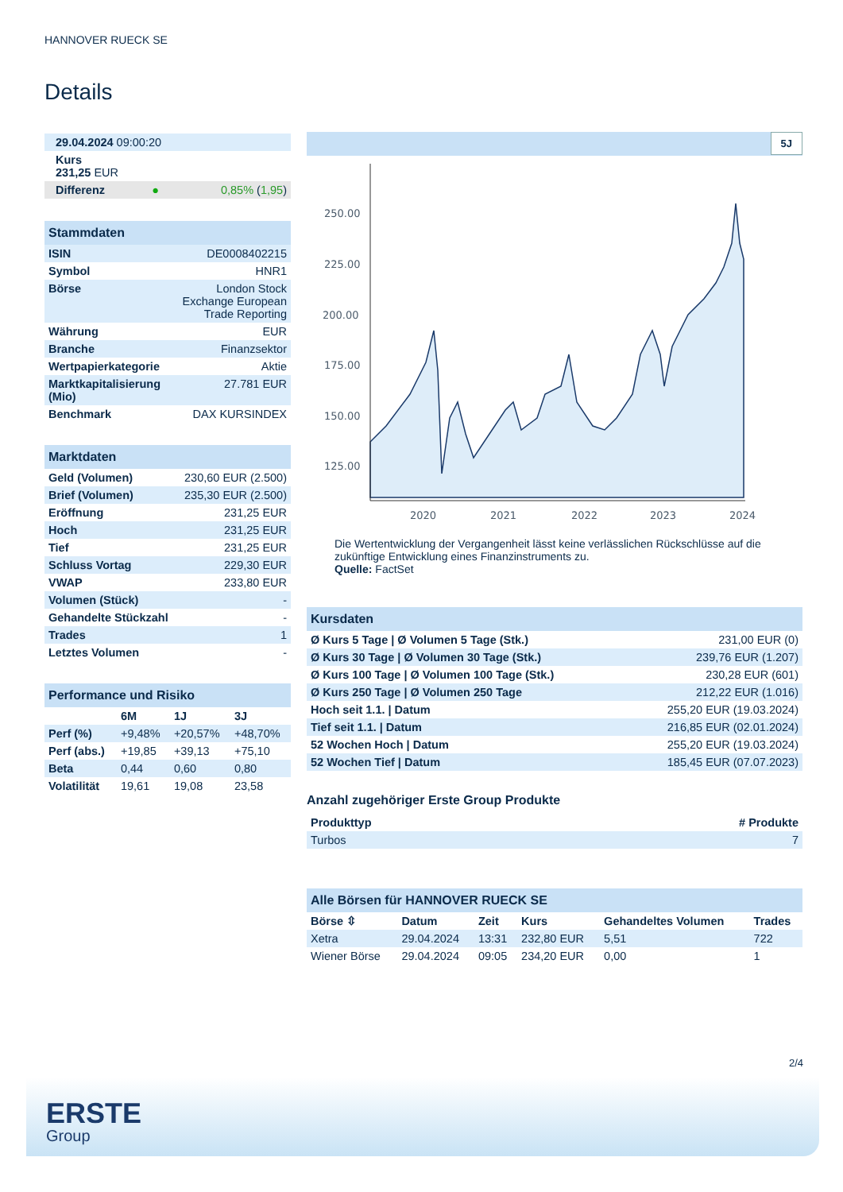HANNOVER RUECK SE
Details
| 29.04.2024 09:00:20 | | |
| Kurs 231,25 EUR | | |
| Differenz | ● | 0,85% ( 1,95 ) |
| Stammdaten | |
| ISIN | DE0008402215 |
| Symbol | HNR1 |
| Börse | London Stock Exchange European Trade Reporting |
| Währung | EUR |
| Branche | Finanzsektor |
| Wertpapierkategorie | Aktie |
| Marktkapitalisierung (Mio) | 27.781 EUR |
| Benchmark | DAX KURSINDEX |
| Marktdaten | |
| Geld (Volumen) | 230,60 EUR (2.500) |
| Brief (Volumen) | 235,30 EUR (2.500) |
| Eröffnung | 231,25 EUR |
| Hoch | 231,25 EUR |
| Tief | 231,25 EUR |
| Schluss Vortag | 229,30 EUR |
| VWAP | 233,80 EUR |
| Volumen (Stück) | - |
| Gehandelte Stückzahl | - |
| Trades | 1 |
| Letztes Volumen | - |
| Performance und Risiko | | | |
| | 6M | 1J | 3J |
| Perf (%) | +9,48% | +20,57% | +48,70% |
| Perf (abs.) | +19,85 | +39,13 | +75,10 |
| Beta | 0,44 | 0,60 | 0,80 |
| Volatilität | 19,61 | 19,08 | 23,58 |
5J
250.00
225.00
200.00
175.00
150.00
125.00
2020
2021
2022
2023
2024
Die Wertentwicklung der Vergangenheit lässt keine verlässlichen Rückschlüsse auf die zukünftige Entwicklung eines Finanzinstruments zu.
Quelle: FactSet
| Kursdaten | |
| Ø Kurs 5 Tage / Ø Volumen 5 Tage (Stk.) | 231,00 EUR (0) |
| Ø Kurs 30 Tage / Ø Volumen 30 Tage (Stk.) | 239,76 EUR (1.207) |
| Ø Kurs 100 Tage / Ø Volumen 100 Tage (Stk.) | 230,28 EUR (601) |
| Ø Kurs 250 Tage / Ø Volumen 250 Tage | 212,22 EUR (1.016) |
| Hoch seit 1.1. / Datum | 255,20 EUR (19.03.2024) |
| Tief seit 1.1. / Datum | 216,85 EUR (02.01.2024) |
| 52 Wochen Hoch / Datum | 255,20 EUR (19.03.2024) |
| 52 Wochen Tief / Datum | 185,45 EUR (07.07.2023) |
Anzahl zugehöriger Erste Group Produkte
| Produkttyp | # Produkte |
| --- | --- |
| Turbos | 7 |
| Alle Börsen für HANNOVER RUECK SE | | | | | |
| Börse ⇳ | Datum | Zeit | Kurs | Gehandeltes Volumen | Trades |
| Xetra | 29.04.2024 | 13:31 | 232,80 EUR | 5,51 | 722 |
| Wiener Börse | 29.04.2024 | 09:05 | 234,20 EUR | 0,00 | 1 |
2/4
ERSTE
Group